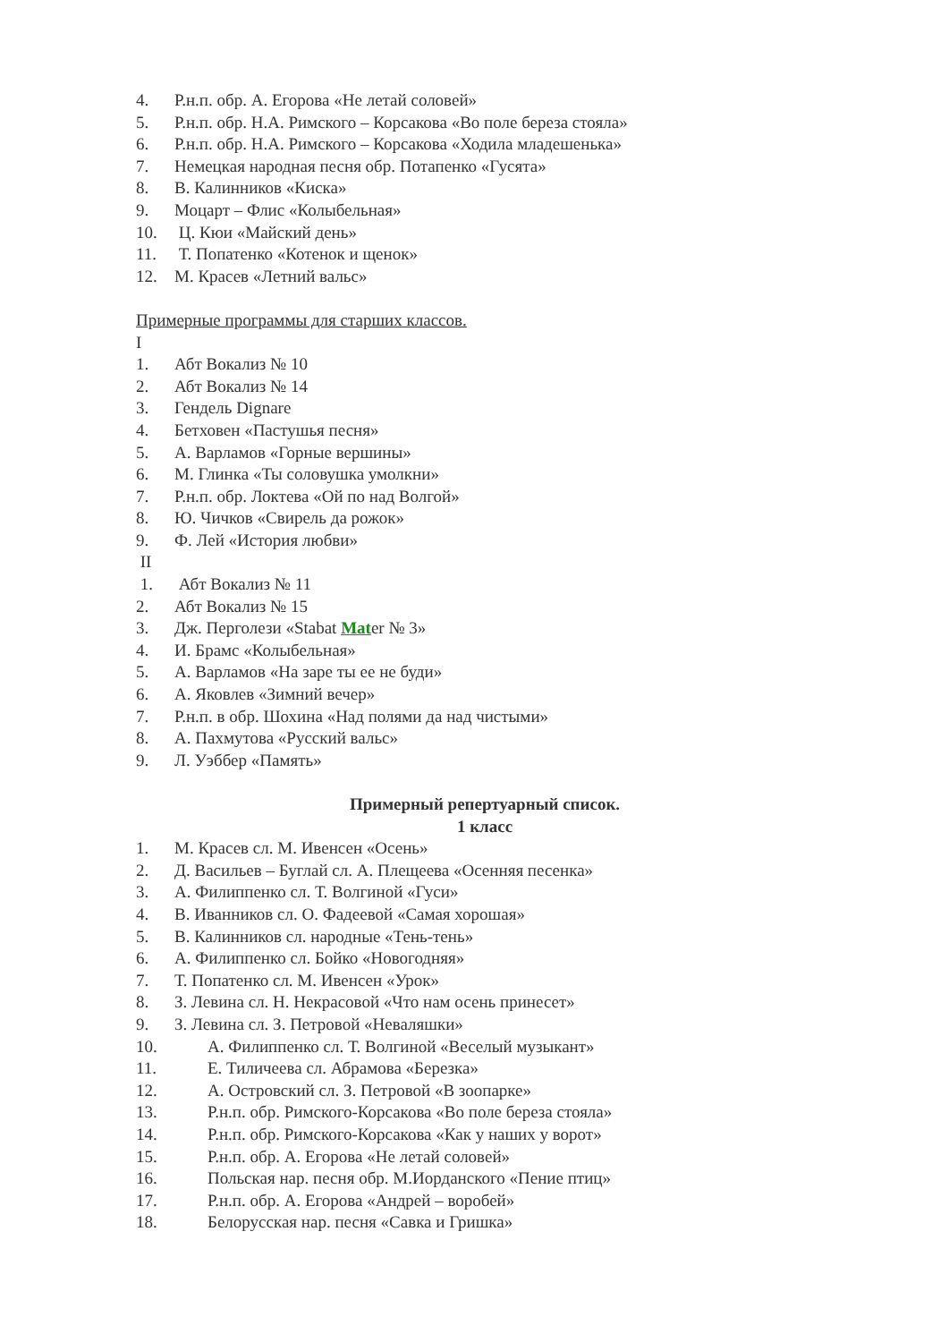4. Р.н.п. обр. А. Егорова «Не летай соловей»
5. Р.н.п. обр. Н.А. Римского – Корсакова «Во поле береза стояла»
6. Р.н.п. обр. Н.А. Римского – Корсакова «Ходила младешенька»
7. Немецкая народная песня обр. Потапенко «Гусята»
8. В. Калинников «Киска»
9. Моцарт – Флис «Колыбельная»
10. Ц. Кюи «Майский день»
11. Т. Попатенко «Котенок и щенок»
12. М. Красев «Летний вальс»
Примерные программы для старших классов.
I
1. Абт Вокализ № 10
2. Абт Вокализ № 14
3. Гендель Dignare
4. Бетховен «Пастушья песня»
5. А. Варламов «Горные вершины»
6. М. Глинка «Ты соловушка умолкни»
7. Р.н.п. обр. Локтева «Ой по над Волгой»
8. Ю. Чичков «Свирель да рожок»
9. Ф. Лей «История любви»
II
1. Абт Вокализ № 11
2. Абт Вокализ № 15
3. Дж. Перголези «Stabat Mater № 3»
4. И. Брамс «Колыбельная»
5. А. Варламов «На заре ты ее не буди»
6. А. Яковлев «Зимний вечер»
7. Р.н.п. в обр. Шохина «Над полями да над чистыми»
8. А. Пахмутова «Русский вальс»
9. Л. Уэббер «Память»
Примерный репертуарный список.
1 класс
1. М. Красев сл. М. Ивенсен «Осень»
2. Д. Васильев – Буглай сл. А. Плещеева «Осенняя песенка»
3. А. Филиппенко сл. Т. Волгиной «Гуси»
4. В. Иванников сл. О. Фадеевой «Самая хорошая»
5. В. Калинников сл. народные «Тень-тень»
6. А. Филиппенко сл. Бойко «Новогодняя»
7. Т. Попатенко сл. М. Ивенсен «Урок»
8. З. Левина сл. Н. Некрасовой «Что нам осень принесет»
9. З. Левина сл. З. Петровой «Неваляшки»
10. А. Филиппенко сл. Т. Волгиной «Веселый музыкант»
11. Е. Тиличеева сл. Абрамова «Березка»
12. А. Островский сл. З. Петровой «В зоопарке»
13. Р.н.п. обр. Римского-Корсакова «Во поле береза стояла»
14. Р.н.п. обр. Римского-Корсакова «Как у наших у ворот»
15. Р.н.п. обр. А. Егорова «Не летай соловей»
16. Польская нар. песня обр. М.Иорданского «Пение птиц»
17. Р.н.п. обр. А. Егорова «Андрей – воробей»
18. Белорусская нар. песня «Савка и Гришка»